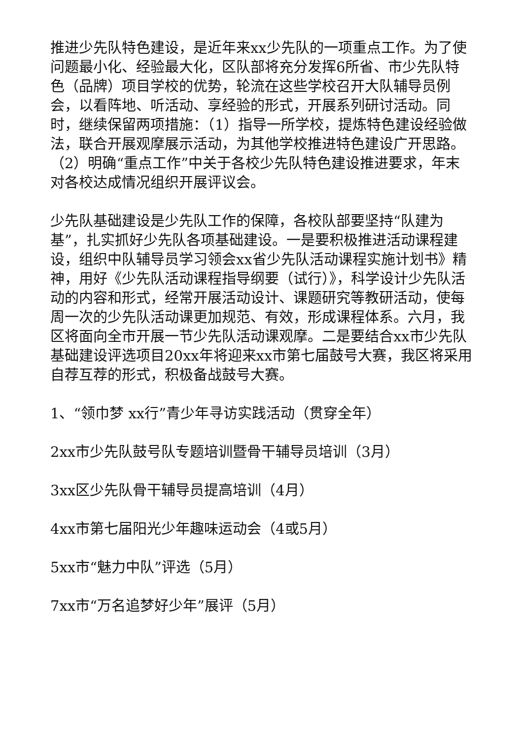推进少先队特色建设，是近年来xx少先队的一项重点工作。为了使问题最小化、经验最大化，区队部将充分发挥6所省、市少先队特色（品牌）项目学校的优势，轮流在这些学校召开大队辅导员例会，以看阵地、听活动、享经验的形式，开展系列研讨活动。同时，继续保留两项措施：（1）指导一所学校，提炼特色建设经验做法，联合开展观摩展示活动，为其他学校推进特色建设广开思路。（2）明确“重点工作”中关于各校少先队特色建设推进要求，年末对各校达成情况组织开展评议会。
少先队基础建设是少先队工作的保障，各校队部要坚持“队建为基”，扎实抓好少先队各项基础建设。一是要积极推进活动课程建设，组织中队辅导员学习领会xx省少先队活动课程实施计划书》精神，用好《少先队活动课程指导纲要（试行）》，科学设计少先队活动的内容和形式，经常开展活动设计、课题研究等教研活动，使每周一次的少先队活动课更加规范、有效，形成课程体系。六月，我区将面向全市开展一节少先队活动课观摩。二是要结合xx市少先队基础建设评选项目20xx年将迎来xx市第七届鼓号大赛，我区将采用自荐互荐的形式，积极备战鼓号大赛。
1、“领巾梦 xx行”青少年寻访实践活动（贯穿全年）
2xx市少先队鼓号队专题培训暨骨干辅导员培训（3月）
3xx区少先队骨干辅导员提高培训（4月）
4xx市第七届阳光少年趣味运动会（4或5月）
5xx市“魅力中队”评选（5月）
7xx市“万名追梦好少年”展评（5月）